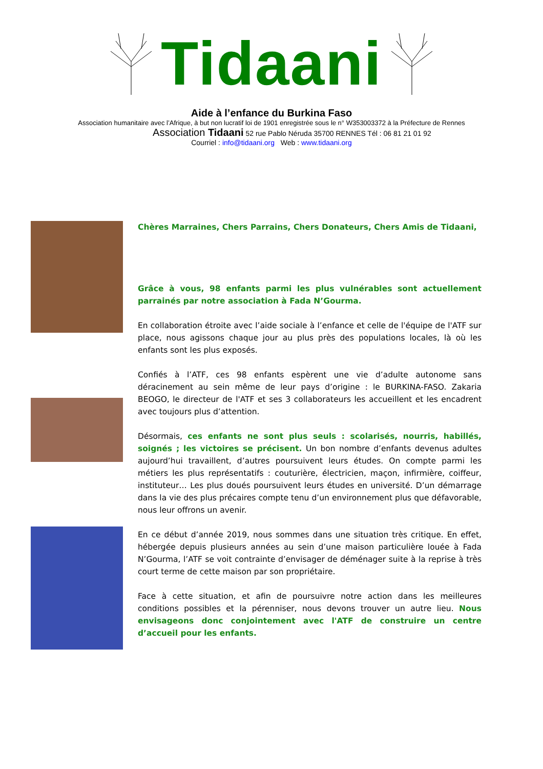Tidaani
Aide à l’enfance du Burkina Faso
Association humanitaire avec l’Afrique, à but non lucratif loi de 1901 enregistrée sous le n° W353003372 à la Préfecture de Rennes
Association Tidaani 52 rue Pablo Néruda 35700 RENNES Tél : 06 81 21 01 92
Courriel : info@tidaani.org Web : www.tidaani.org
Chères Marraines, Chers Parrains, Chers Donateurs, Chers Amis de Tidaani,
Grâce à vous, 98 enfants parmi les plus vulnérables sont actuellement parrainés par notre association à Fada N’Gourma.
En collaboration étroite avec l’aide sociale à l’enfance et celle de l'équipe de l'ATF sur place, nous agissons chaque jour au plus près des populations locales, là où les enfants sont les plus exposés.
Confiés à l’ATF, ces 98 enfants espèrent une vie d’adulte autonome sans déracinement au sein même de leur pays d’origine : le BURKINA-FASO. Zakaria BEOGO, le directeur de l'ATF et ses 3 collaborateurs les accueillent et les encadrent avec toujours plus d’attention.
Désormais, ces enfants ne sont plus seuls : scolarisés, nourris, habillés, soignés ; les victoires se précisent. Un bon nombre d’enfants devenus adultes aujourd’hui travaillent, d’autres poursuivent leurs études. On compte parmi les métiers les plus représentatifs : couturière, électricien, maçon, infirmière, coiffeur, instituteur… Les plus doués poursuivent leurs études en université. D’un démarrage dans la vie des plus précaires compte tenu d’un environnement plus que défavorable, nous leur offrons un avenir.
En ce début d’année 2019, nous sommes dans une situation très critique. En effet, hébergée depuis plusieurs années au sein d’une maison particulière louée à Fada N’Gourma, l’ATF se voit contrainte d’envisager de déménager suite à la reprise à très court terme de cette maison par son propriétaire.
Face à cette situation, et afin de poursuivre notre action dans les meilleures conditions possibles et la pérenniser, nous devons trouver un autre lieu. Nous envisageons donc conjointement avec l'ATF de construire un centre d’accueil pour les enfants.